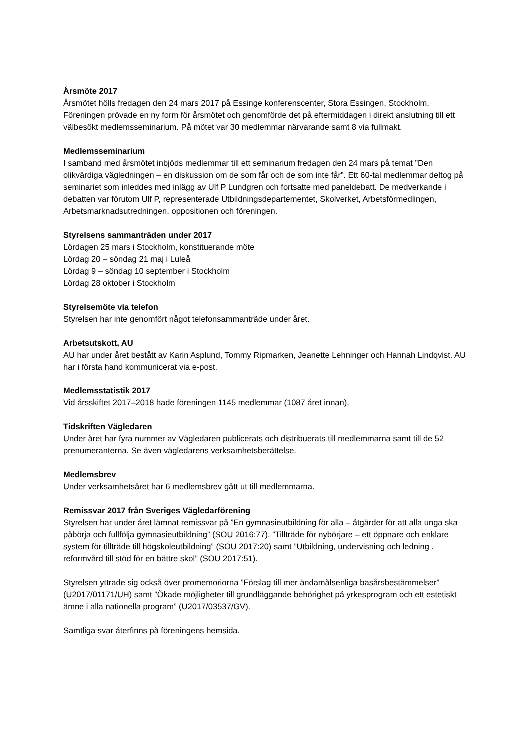Årsmöte 2017
Årsmötet hölls fredagen den 24 mars 2017 på Essinge konferenscenter, Stora Essingen, Stockholm. Föreningen prövade en ny form för årsmötet och genomförde det på eftermiddagen i direkt anslutning till ett välbesökt medlemsseminarium. På mötet var 30 medlemmar närvarande samt 8 via fullmakt.
Medlemsseminarium
I samband med årsmötet inbjöds medlemmar till ett seminarium fredagen den 24 mars på temat ”Den olikvärdiga vägledningen – en diskussion om de som får och de som inte får”. Ett 60-tal medlemmar deltog på seminariet som inleddes med inlägg av Ulf P Lundgren och fortsatte med paneldebatt. De medverkande i debatten var förutom Ulf P, representerade Utbildningsdepartementet, Skolverket, Arbetsförmedlingen, Arbetsmarknadsutredningen, oppositionen och föreningen.
Styrelsens sammanträden under 2017
Lördagen 25 mars i Stockholm, konstituerande möte
Lördag 20 – söndag 21 maj i Luleå
Lördag 9 – söndag 10 september i Stockholm
Lördag 28 oktober i Stockholm
Styrelsemöte via telefon
Styrelsen har inte genomfört något telefonsammanträde under året.
Arbetsutskott, AU
AU har under året bestått av Karin Asplund, Tommy Ripmarken, Jeanette Lehninger och Hannah Lindqvist. AU har i första hand kommunicerat via e-post.
Medlemsstatistik 2017
Vid årsskiftet 2017–2018 hade föreningen 1145 medlemmar (1087 året innan).
Tidskriften Vägledaren
Under året har fyra nummer av Vägledaren publicerats och distribuerats till medlemmarna samt till de 52 prenumeranterna. Se även vägledarens verksamhetsberättelse.
Medlemsbrev
Under verksamhetsåret har 6 medlemsbrev gått ut till medlemmarna.
Remissvar 2017 från Sveriges Vägledarförening
Styrelsen har under året lämnat remissvar på ”En gymnasieutbildning för alla – åtgärder för att alla unga ska påbörja och fullfölja gymnasieutbildning” (SOU 2016:77), ”Tillträde för nybörjare – ett öppnare och enklare system för tillträde till högskoleutbildning” (SOU 2017:20) samt ”Utbildning, undervisning och ledning . reformvård till stöd för en bättre skol” (SOU 2017:51).
Styrelsen yttrade sig också över promemoriorna ”Förslag till mer ändamålsenliga basårsbestämmelser” (U2017/01171/UH) samt ”Ökade möjligheter till grundläggande behörighet på yrkesprogram och ett estetiskt ämne i alla nationella program” (U2017/03537/GV).
Samtliga svar återfinns på föreningens hemsida.